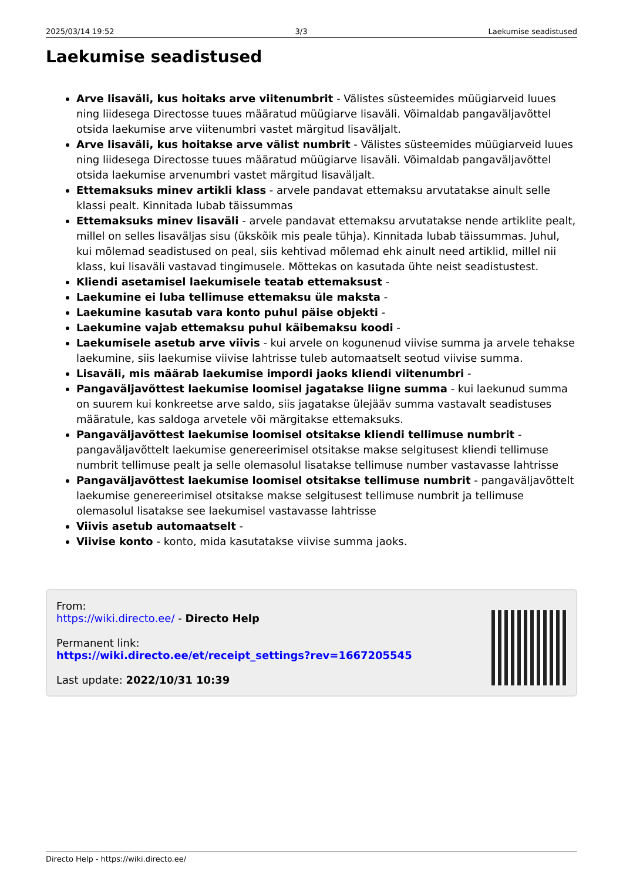2025/03/14 19:52 3/3 Laekumise seadistused
Laekumise seadistused
Arve lisaväli, kus hoitaks arve viitenumbrit - Välistes süsteemides müügiarveid luues ning liidesega Directosse tuues määratud müügiarve lisaväli. Võimaldab pangaväljavõttel otsida laekumise arve viitenumbri vastet märgitud lisaväljalt.
Arve lisaväli, kus hoitakse arve välist numbrit - Välistes süsteemides müügiarveid luues ning liidesega Directosse tuues määratud müügiarve lisaväli. Võimaldab pangaväljavõttel otsida laekumise arvenumbri vastet märgitud lisaväljalt.
Ettemaksuks minev artikli klass - arvele pandavat ettemaksu arvutatakse ainult selle klassi pealt. Kinnitada lubab täissummas
Ettemaksuks minev lisaväli - arvele pandavat ettemaksu arvutatakse nende artiklite pealt, millel on selles lisaväljas sisu (ükskõik mis peale tühja). Kinnitada lubab täissummas. Juhul, kui mõlemad seadistused on peal, siis kehtivad mõlemad ehk ainult need artiklid, millel nii klass, kui lisaväli vastavad tingimusele. Mõttekas on kasutada ühte neist seadistustest.
Kliendi asetamisel laekumisele teatab ettemaksust -
Laekumine ei luba tellimuse ettemaksu üle maksta -
Laekumine kasutab vara konto puhul päise objekti -
Laekumine vajab ettemaksu puhul käibemaksu koodi -
Laekumisele asetub arve viivis - kui arvele on kogunenud viivise summa ja arvele tehakse laekumine, siis laekumise viivise lahtrisse tuleb automaatselt seotud viivise summa.
Lisaväli, mis määrab laekumise impordi jaoks kliendi viitenumbri -
Pangaväljavõttest laekumise loomisel jagatakse liigne summa - kui laekunud summa on suurem kui konkreetse arve saldo, siis jagatakse ülejääv summa vastavalt seadistuses määratule, kas saldoga arvetele või märgitakse ettemaksuks.
Pangaväljavõttest laekumise loomisel otsitakse kliendi tellimuse numbrit - pangaväljavõttelt laekumise genereerimisel otsitakse makse selgitusest kliendi tellimuse numbrit tellimuse pealt ja selle olemasolul lisatakse tellimuse number vastavasse lahtrisse
Pangaväljavõttest laekumise loomisel otsitakse tellimuse numbrit - pangaväljavõttelt laekumise genereerimisel otsitakse makse selgitusest tellimuse numbrit ja tellimuse olemasolul lisatakse see laekumisel vastavasse lahtrisse
Viivis asetub automaatselt -
Viivise konto - konto, mida kasutatakse viivise summa jaoks.
From:
https://wiki.directo.ee/ - Directo Help
Permanent link:
https://wiki.directo.ee/et/receipt_settings?rev=1667205545
Last update: 2022/10/31 10:39
Directo Help - https://wiki.directo.ee/